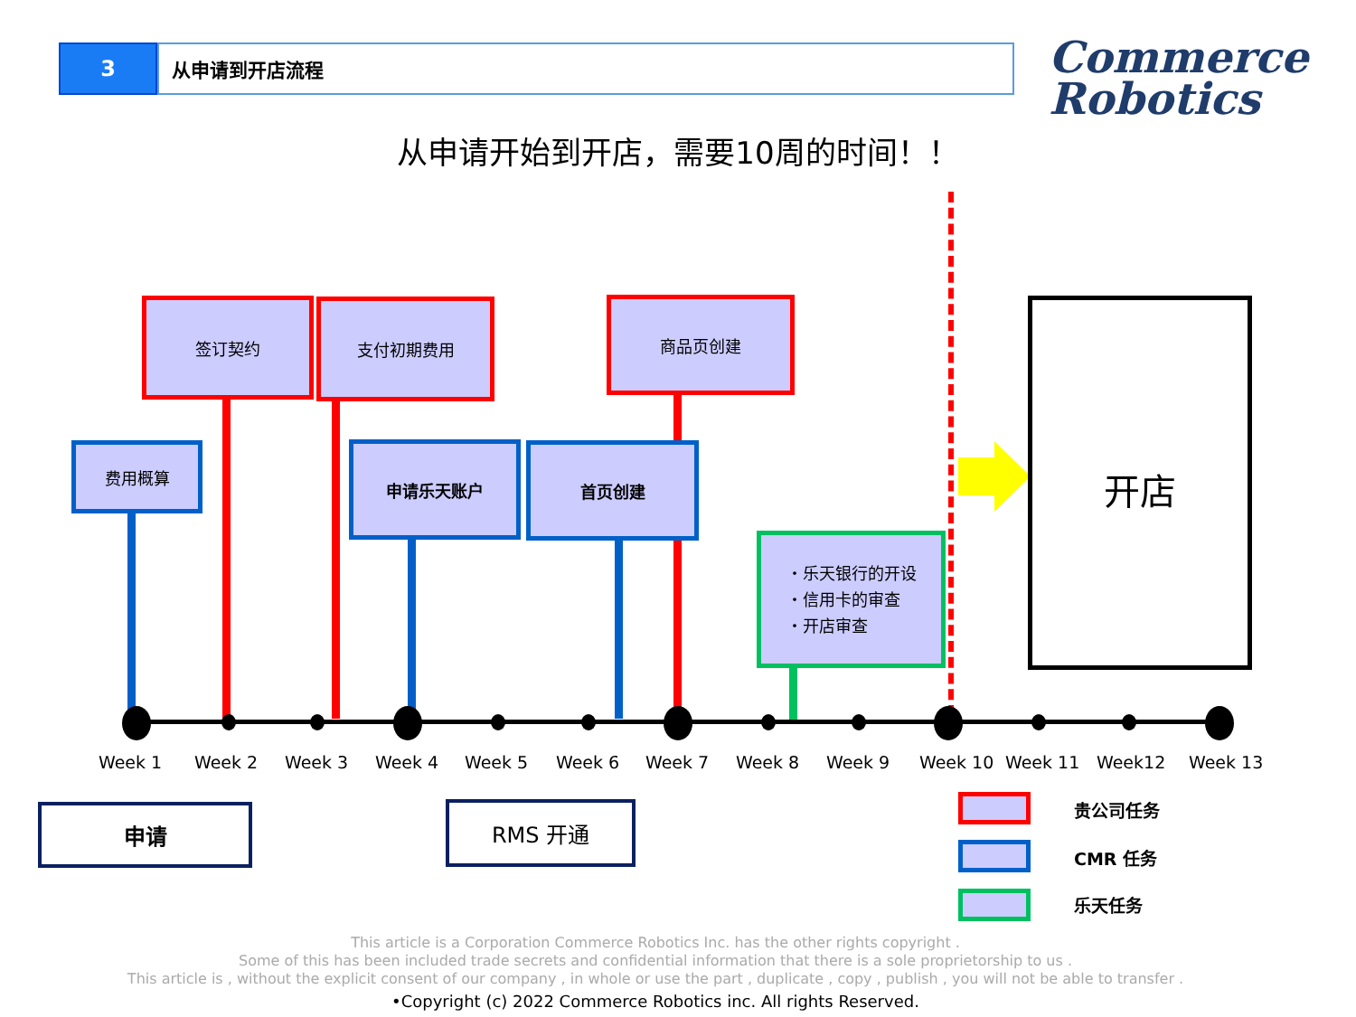3 从申请到开店流程
Commerce
Robotics
从申请开始到开店，需要10周的时间！！
签订契约 支付初期费用 商品页创建
费用概算 申请乐天账户 首页创建
・乐天银行的开设
・信用卡的审查
・开店审查
开店
Week 1 Week 2 Week 3 Week 4 Week 5 Week 6 Week 7 Week 8 Week 9 Week 10 Week 11 Week12 Week 13
申请 RMS 开通 贵公司任务
CMR 任务
乐天任务
This article is a Corporation Commerce Robotics Inc. has the other rights copyright .
Some of this has been included trade secrets and confidential information that there is a sole proprietorship to us .
This article is , without the explicit consent of our company , in whole or use the part , duplicate , copy , publish , you will not be able to transfer .
•Copyright (c) 2022 Commerce Robotics inc. All rights Reserved.